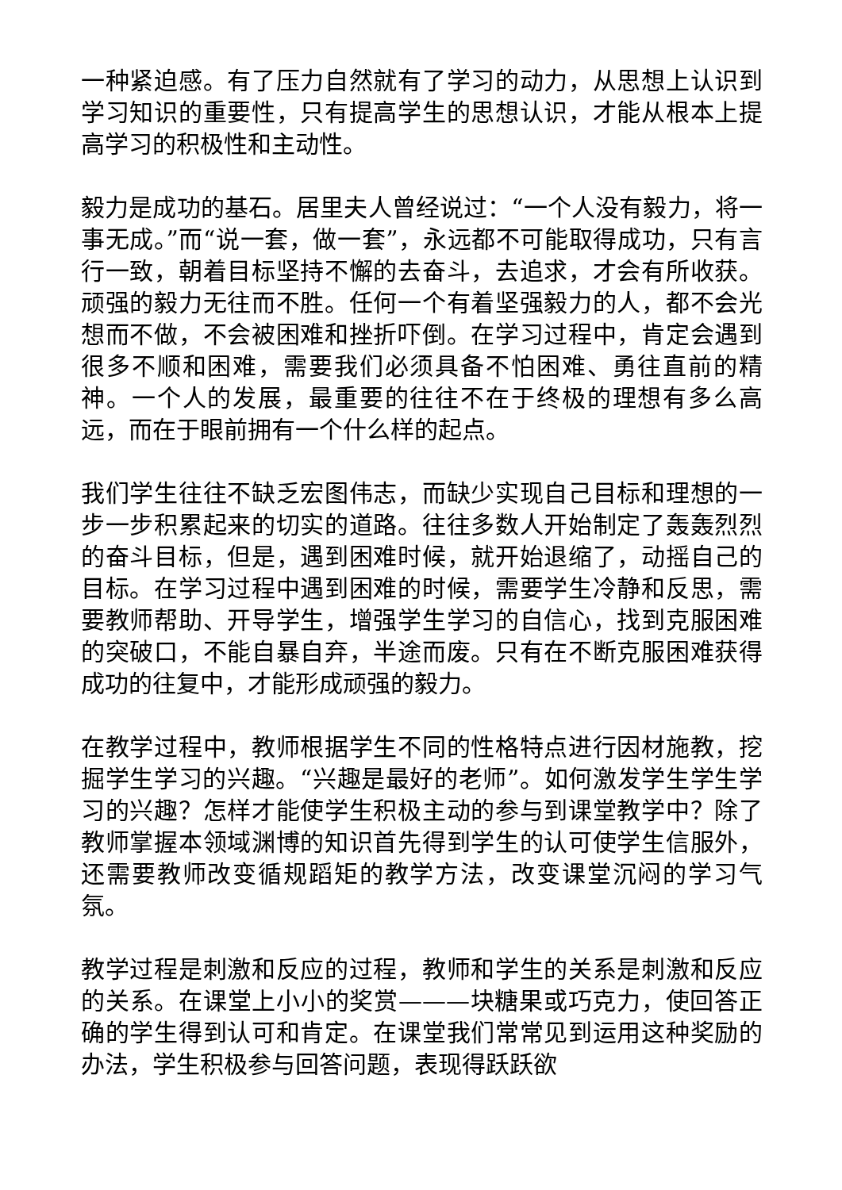一种紧迫感。有了压力自然就有了学习的动力，从思想上认识到学习知识的重要性，只有提高学生的思想认识，才能从根本上提高学习的积极性和主动性。
毅力是成功的基石。居里夫人曾经说过：“一个人没有毅力，将一事无成。”而“说一套，做一套”，永远都不可能取得成功，只有言行一致，朝着目标坚持不懈的去奋斗，去追求，才会有所收获。顽强的毅力无往而不胜。任何一个有着坚强毅力的人，都不会光想而不做，不会被困难和挫折吓倒。在学习过程中，肯定会遇到很多不顺和困难，需要我们必须具备不怕困难、勇往直前的精神。一个人的发展，最重要的往往不在于终极的理想有多么高远，而在于眼前拥有一个什么样的起点。
我们学生往往不缺乏宏图伟志，而缺少实现自己目标和理想的一步一步积累起来的切实的道路。往往多数人开始制定了轰轰烈烈的奋斗目标，但是，遇到困难时候，就开始退缩了，动摇自己的目标。在学习过程中遇到困难的时候，需要学生冷静和反思，需要教师帮助、开导学生，增强学生学习的自信心，找到克服困难的突破口，不能自暴自弃，半途而废。只有在不断克服困难获得成功的往复中，才能形成顽强的毅力。
在教学过程中，教师根据学生不同的性格特点进行因材施教，挖掘学生学习的兴趣。“兴趣是最好的老师”。如何激发学生学生学习的兴趣？怎样才能使学生积极主动的参与到课堂教学中？除了教师掌握本领域渊博的知识首先得到学生的认可使学生信服外，还需要教师改变循规蹈矩的教学方法，改变课堂沉闷的学习气氛。
教学过程是刺激和反应的过程，教师和学生的关系是刺激和反应的关系。在课堂上小小的奖赏———块糖果或巧克力，使回答正确的学生得到认可和肯定。在课堂我们常常见到运用这种奖励的办法，学生积极参与回答问题，表现得跃跃欲